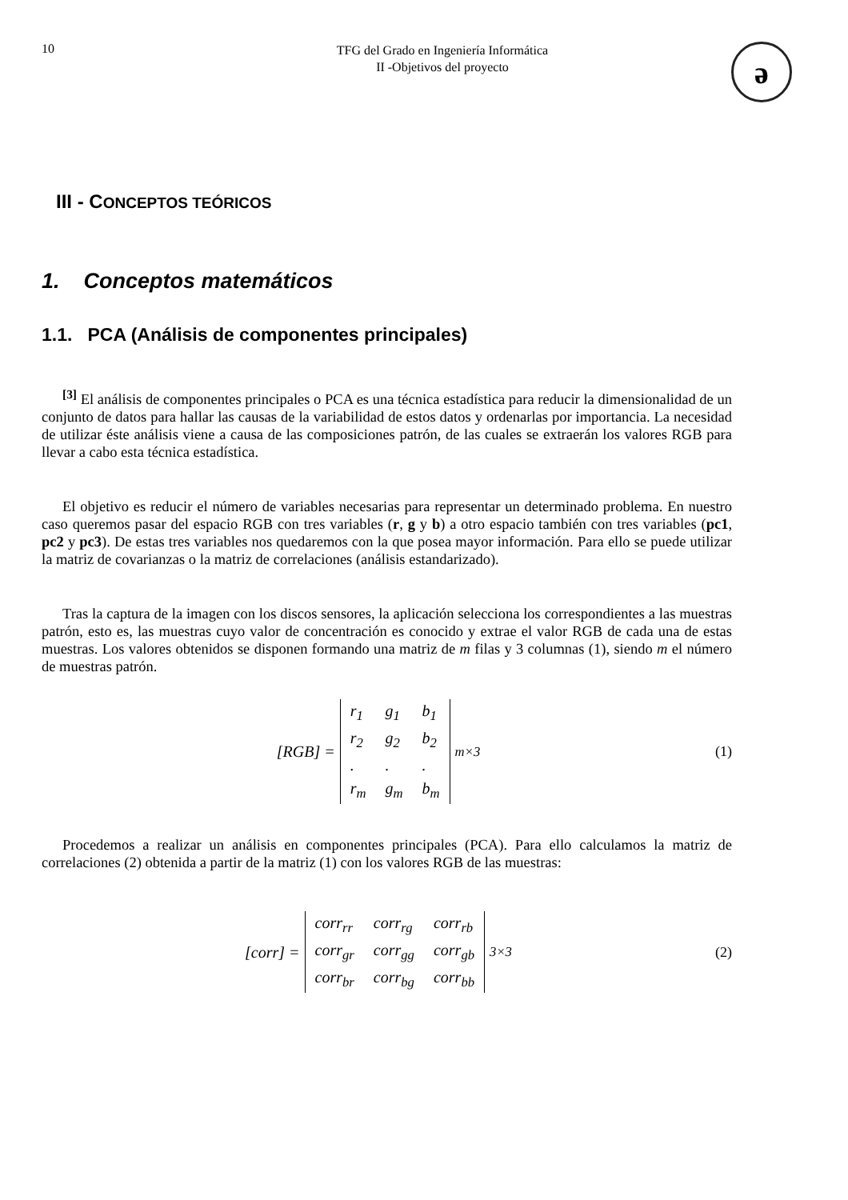10
TFG del Grado en Ingeniería Informática
II -Objetivos del proyecto
ə
III - CONCEPTOS TEÓRICOS
1. Conceptos matemáticos
1.1. PCA (Análisis de componentes principales)
<sup>[3]</sup> El análisis de componentes principales o PCA es una técnica estadística para reducir la dimensionalidad de un conjunto de datos para hallar las causas de la variabilidad de estos datos y ordenarlas por importancia. La necesidad de utilizar éste análisis viene a causa de las composiciones patrón, de las cuales se extraerán los valores RGB para llevar a cabo esta técnica estadística.
El objetivo es reducir el número de variables necesarias para representar un determinado problema. En nuestro caso queremos pasar del espacio RGB con tres variables (r, g y b) a otro espacio también con tres variables (pc1, pc2 y pc3). De estas tres variables nos quedaremos con la que posea mayor información. Para ello se puede utilizar la matriz de covarianzas o la matriz de correlaciones (análisis estandarizado).
Tras la captura de la imagen con los discos sensores, la aplicación selecciona los correspondientes a las muestras patrón, esto es, las muestras cuyo valor de concentración es conocido y extrae el valor RGB de cada una de estas muestras. Los valores obtenidos se disponen formando una matriz de m filas y 3 columnas (1), siendo m el número de muestras patrón.
[RGB] =
| r<sub>1</sub> | g<sub>1</sub> | b<sub>1</sub> |
| r<sub>2</sub> | g<sub>2</sub> | b<sub>2</sub> |
| . | . | . |
| r<sub>m</sub> | g<sub>m</sub> | b<sub>m</sub> |
<sub>m×3</sub>
(1)
Procedemos a realizar un análisis en componentes principales (PCA). Para ello calculamos la matriz de correlaciones (2) obtenida a partir de la matriz (1) con los valores RGB de las muestras:
[corr] =
| corr<sub>rr</sub> | corr<sub>rg</sub> | corr<sub>rb</sub> |
| corr<sub>gr</sub> | corr<sub>gg</sub> | corr<sub>gb</sub> |
| corr<sub>br</sub> | corr<sub>bg</sub> | corr<sub>bb</sub> |
<sub>3×3</sub>
(2)